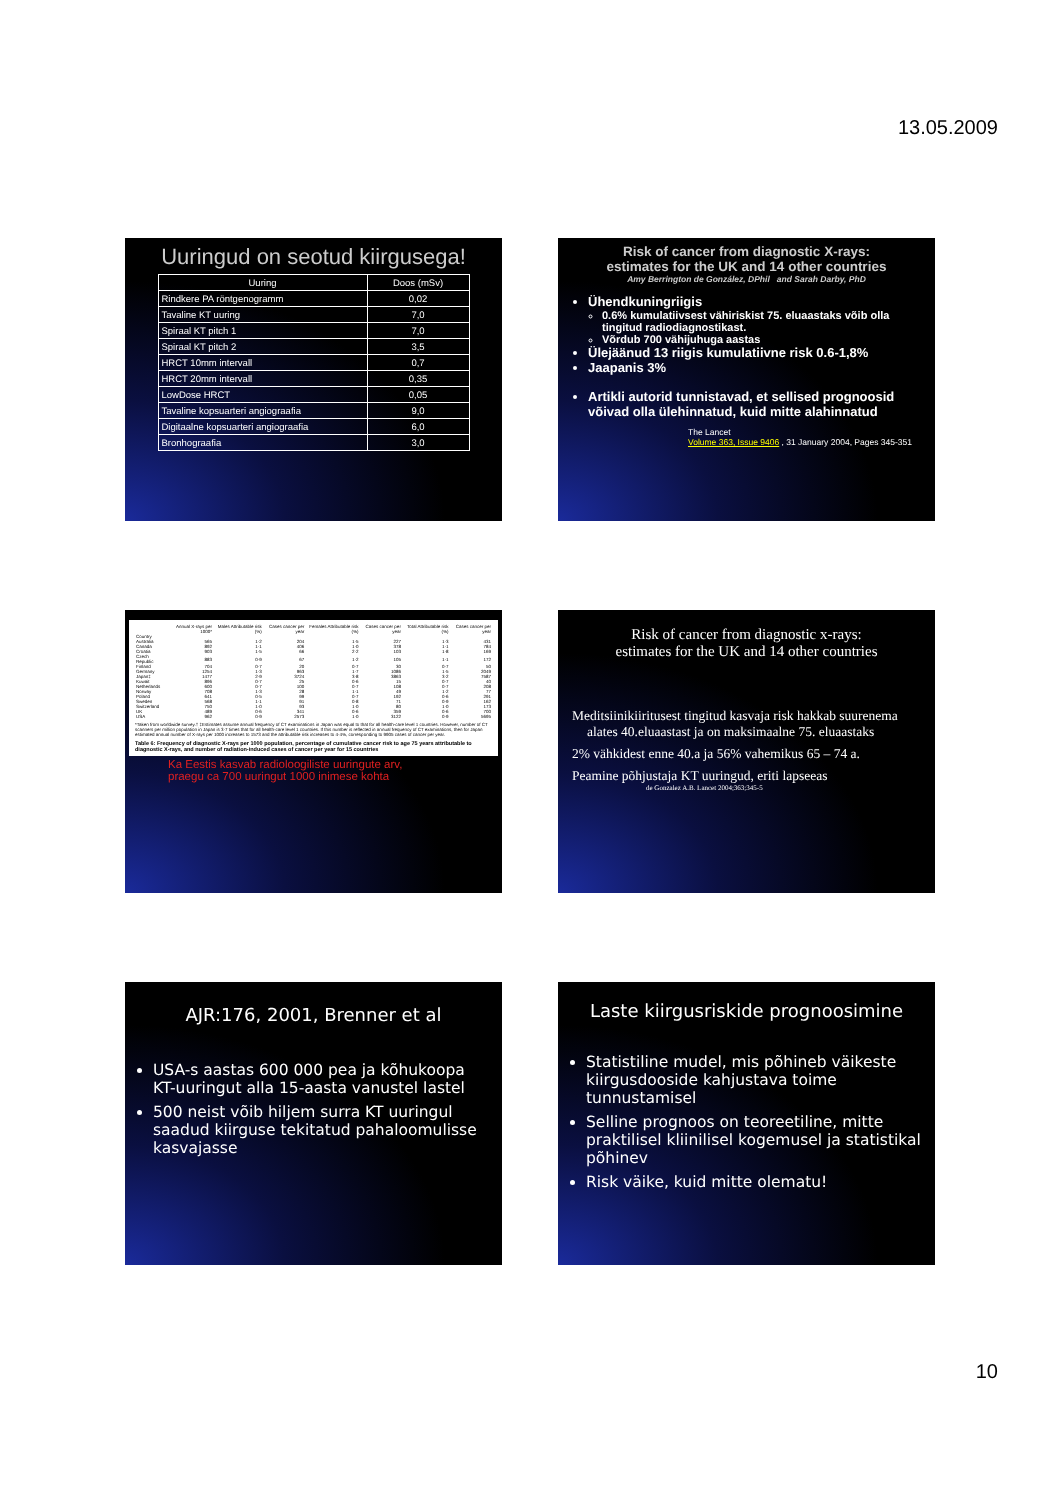13.05.2009
Uuringud on seotud kiirgusega!
| Uuring | Doos (mSv) |
| --- | --- |
| Rindkere PA röntgenogramm | 0,02 |
| Tavaline KT uuring | 7,0 |
| Spiraal KT pitch 1 | 7,0 |
| Spiraal KT pitch 2 | 3,5 |
| HRCT 10mm intervall | 0,7 |
| HRCT 20mm intervall | 0,35 |
| LowDose HRCT | 0,05 |
| Tavaline kopsuarteri angiograafia | 9,0 |
| Digitaalne kopsuarteri angiograafia | 6,0 |
| Bronhograafia | 3,0 |
Risk of cancer from diagnostic X-rays:
estimates for the UK and 14 other countries
Amy Berrington de González, DPhil and Sarah Darby, PhD
Ühendkuningriigis
0.6% kumulatiivsest vähiriskist 75. eluaastaks võib olla tingitud radiodiagnostikast.
Võrdub 700 vähijuhuga aastas
Ülejäänud 13 riigis kumulatiivne risk 0.6-1,8%
Jaapanis 3%
Artikli autorid tunnistavad, et sellised prognoosid võivad olla ülehinnatud, kuid mitte alahinnatud
The Lancet
Volume 363, Issue 9406 , 31 January 2004, Pages 345-351
| | Annual X-rays per 1000* | Males Attributable risk (%) | Cases cancer per year | Females Attributable risk (%) | Cases cancer per year | Total Attributable risk (%) | Cases cancer per year |
| --- | --- | --- | --- | --- | --- | --- | --- |
| Country | | | | | | | |
| Australia | 565 | 1·2 | 204 | 1·5 | 227 | 1·3 | 431 |
| Canada | 892 | 1·1 | 406 | 1·0 | 378 | 1·1 | 784 |
| Croatia | 903 | 1·5 | 66 | 2·2 | 103 | 1·8 | 169 |
| Czech Republic | 883 | 0·9 | 67 | 1·2 | 105 | 1·1 | 172 |
| Finland | 704 | 0·7 | 20 | 0·7 | 30 | 0·7 | 50 |
| Germany | 1254 | 1·3 | 963 | 1·7 | 1086 | 1·5 | 2049 |
| Japan‡ | 1477 | 2·9 | 3724 | 3·8 | 3863 | 3·2 | 7587 |
| Kuwait | 896 | 0·7 | 25 | 0·6 | 15 | 0·7 | 40 |
| Netherlands | 600 | 0·7 | 100 | 0·7 | 108 | 0·7 | 208 |
| Norway | 708 | 1·3 | 28 | 1·1 | 49 | 1·2 | 77 |
| Poland | 641 | 0·5 | 99 | 0·7 | 192 | 0·6 | 291 |
| Sweden | 568 | 1·1 | 91 | 0·8 | 71 | 0·9 | 162 |
| Switzerland | 750 | 1·0 | 93 | 1·0 | 80 | 1·0 | 173 |
| UK | 489 | 0·6 | 341 | 0·6 | 359 | 0·6 | 700 |
| USA | 962 | 0·9 | 2573 | 1·0 | 3122 | 0·9 | 5695 |
*Taken from worldwide survey.† ‡Estimates assume annual frequency of CT examinations in Japan was equal to that for all health-care level 1 countries. However, number of CT scanners per million population in Japan is 3·7 times that for all health-care level 1 countries. If this number is reflected in annual frequency of CT examinations, then for Japan estimated annual number of X-rays per 1000 increases to 1573 and the attributable risk increases to 4·4%, corresponding to 9905 cases of cancer per year.
Table 6: Frequency of diagnostic X-rays per 1000 population, percentage of cumulative cancer risk to age 75 years attributable to diagnostic X-rays, and number of radiation-induced cases of cancer per year for 15 countries
Ka Eestis kasvab radioloogiliste uuringute arv,
praegu ca 700 uuringut 1000 inimese kohta
Risk of cancer from diagnostic x-rays:
estimates for the UK and 14 other countries
Meditsiinikiiritusest tingitud kasvaja risk hakkab suurenema alates 40.eluaastast ja on maksimaalne 75. eluaastaks
2% vähkidest enne 40.a ja 56% vahemikus 65 – 74 a.
Peamine põhjustaja KT uuringud, eriti lapseeas
de Gonzalez A.B. Lancet 2004;363;345-5
AJR:176, 2001, Brenner et al
USA-s aastas 600 000 pea ja kõhukoopa KT-uuringut alla 15-aasta vanustel lastel
500 neist võib hiljem surra KT uuringul saadud kiirguse tekitatud pahaloomulisse kasvajasse
Laste kiirgusriskide prognoosimine
Statistiline mudel, mis põhineb väikeste kiirgusdooside kahjustava toime tunnustamisel
Selline prognoos on teoreetiline, mitte praktilisel kliinilisel kogemusel ja statistikal põhinev
Risk väike, kuid mitte olematu!
10